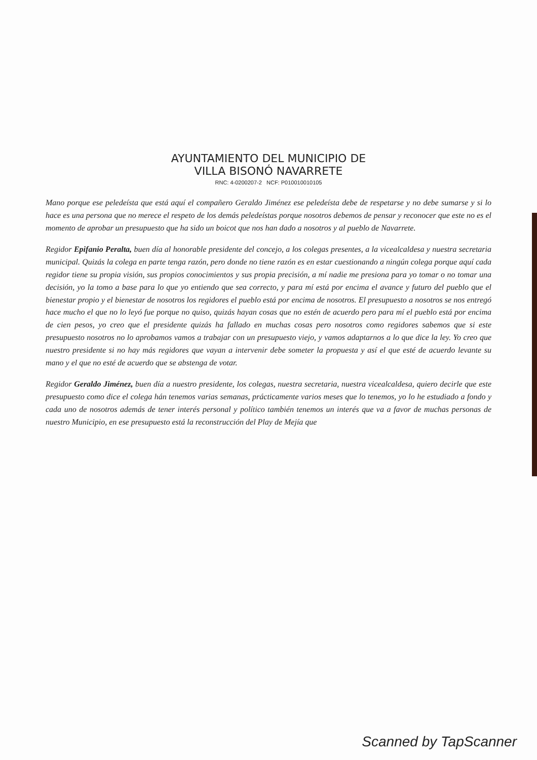AYUNTAMIENTO DEL MUNICIPIO DE
VILLA BISONÓ NAVARRETE
RNC: 4-0200207-2 NCF: P010010010105
Mano porque ese peledeísta que está aquí el compañero Geraldo Jiménez ese peledeísta debe de respetarse y no debe sumarse y si lo hace es una persona que no merece el respeto de los demás peledeístas porque nosotros debemos de pensar y reconocer que este no es el momento de aprobar un presupuesto que ha sido un boicot que nos han dado a nosotros y al pueblo de Navarrete.
Regidor Epifanio Peralta, buen día al honorable presidente del concejo, a los colegas presentes, a la vicealcaldesa y nuestra secretaria municipal. Quizás la colega en parte tenga razón, pero donde no tiene razón es en estar cuestionando a ningún colega porque aquí cada regidor tiene su propia visión, sus propios conocimientos y sus propia precisión, a mí nadie me presiona para yo tomar o no tomar una decisión, yo la tomo a base para lo que yo entiendo que sea correcto, y para mí está por encima el avance y futuro del pueblo que el bienestar propio y el bienestar de nosotros los regidores el pueblo está por encima de nosotros. El presupuesto a nosotros se nos entregó hace mucho el que no lo leyó fue porque no quiso, quizás hayan cosas que no estén de acuerdo pero para mí el pueblo está por encima de cien pesos, yo creo que el presidente quizás ha fallado en muchas cosas pero nosotros como regidores sabemos que si este presupuesto nosotros no lo aprobamos vamos a trabajar con un presupuesto viejo, y vamos adaptarnos a lo que dice la ley. Yo creo que nuestro presidente si no hay más regidores que vayan a intervenir debe someter la propuesta y así el que esté de acuerdo levante su mano y el que no esté de acuerdo que se abstenga de votar.
Regidor Geraldo Jiménez, buen día a nuestro presidente, los colegas, nuestra secretaria, nuestra vicealcaldesa, quiero decirle que este presupuesto como dice el colega hán tenemos varias semanas, prácticamente varios meses que lo tenemos, yo lo he estudiado a fondo y cada uno de nosotros además de tener interés personal y político también tenemos un interés que va a favor de muchas personas de nuestro Municipio, en ese presupuesto está la reconstrucción del Play de Mejía que
Scanned by TapScanner